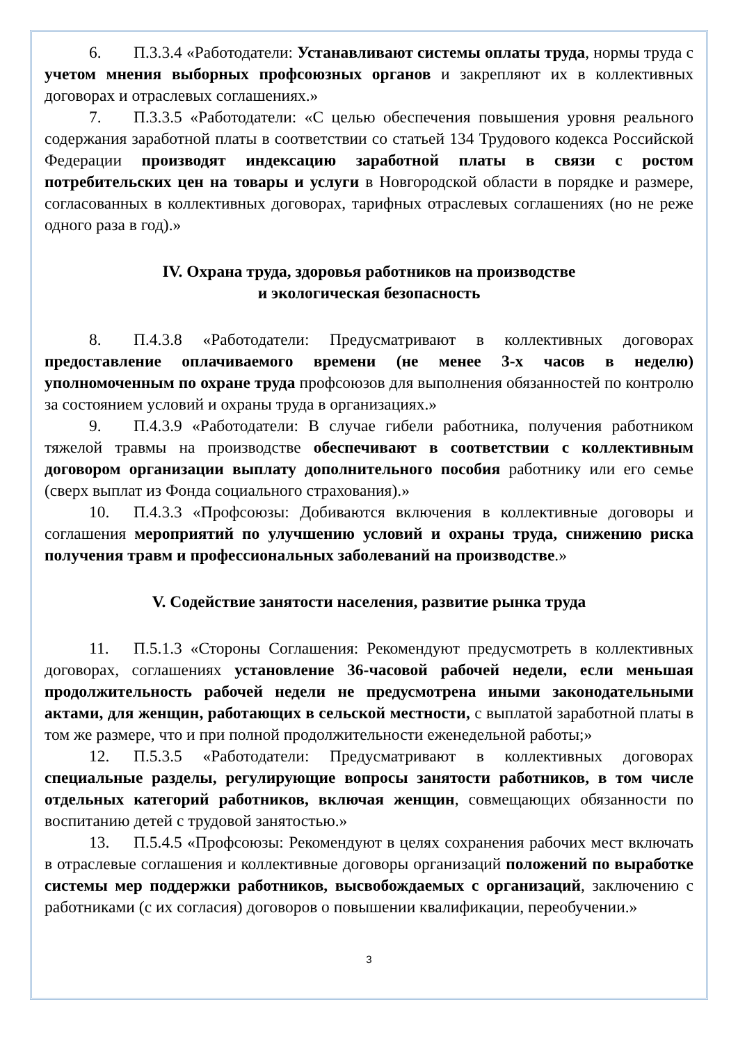6. П.3.3.4 «Работодатели: Устанавливают системы оплаты труда, нормы труда с учетом мнения выборных профсоюзных органов и закрепляют их в коллективных договорах и отраслевых соглашениях.»
7. П.3.3.5 «Работодатели: «С целью обеспечения повышения уровня реального содержания заработной платы в соответствии со статьей 134 Трудового кодекса Российской Федерации производят индексацию заработной платы в связи с ростом потребительских цен на товары и услуги в Новгородской области в порядке и размере, согласованных в коллективных договорах, тарифных отраслевых соглашениях (но не реже одного раза в год).»
IV. Охрана труда, здоровья работников на производстве
и экологическая безопасность
8. П.4.3.8 «Работодатели: Предусматривают в коллективных договорах предоставление оплачиваемого времени (не менее 3-х часов в неделю) уполномоченным по охране труда профсоюзов для выполнения обязанностей по контролю за состоянием условий и охраны труда в организациях.»
9. П.4.3.9 «Работодатели: В случае гибели работника, получения работником тяжелой травмы на производстве обеспечивают в соответствии с коллективным договором организации выплату дополнительного пособия работнику или его семье (сверх выплат из Фонда социального страхования).»
10. П.4.3.3 «Профсоюзы: Добиваются включения в коллективные договоры и соглашения мероприятий по улучшению условий и охраны труда, снижению риска получения травм и профессиональных заболеваний на производстве.»
V. Содействие занятости населения, развитие рынка труда
11. П.5.1.3 «Стороны Соглашения: Рекомендуют предусмотреть в коллективных договорах, соглашениях установление 36-часовой рабочей недели, если меньшая продолжительность рабочей недели не предусмотрена иными законодательными актами, для женщин, работающих в сельской местности, с выплатой заработной платы в том же размере, что и при полной продолжительности еженедельной работы;»
12. П.5.3.5 «Работодатели: Предусматривают в коллективных договорах специальные разделы, регулирующие вопросы занятости работников, в том числе отдельных категорий работников, включая женщин, совмещающих обязанности по воспитанию детей с трудовой занятостью.»
13. П.5.4.5 «Профсоюзы: Рекомендуют в целях сохранения рабочих мест включать в отраслевые соглашения и коллективные договоры организаций положений по выработке системы мер поддержки работников, высвобождаемых с организаций, заключению с работниками (с их согласия) договоров о повышении квалификации, переобучении.»
3